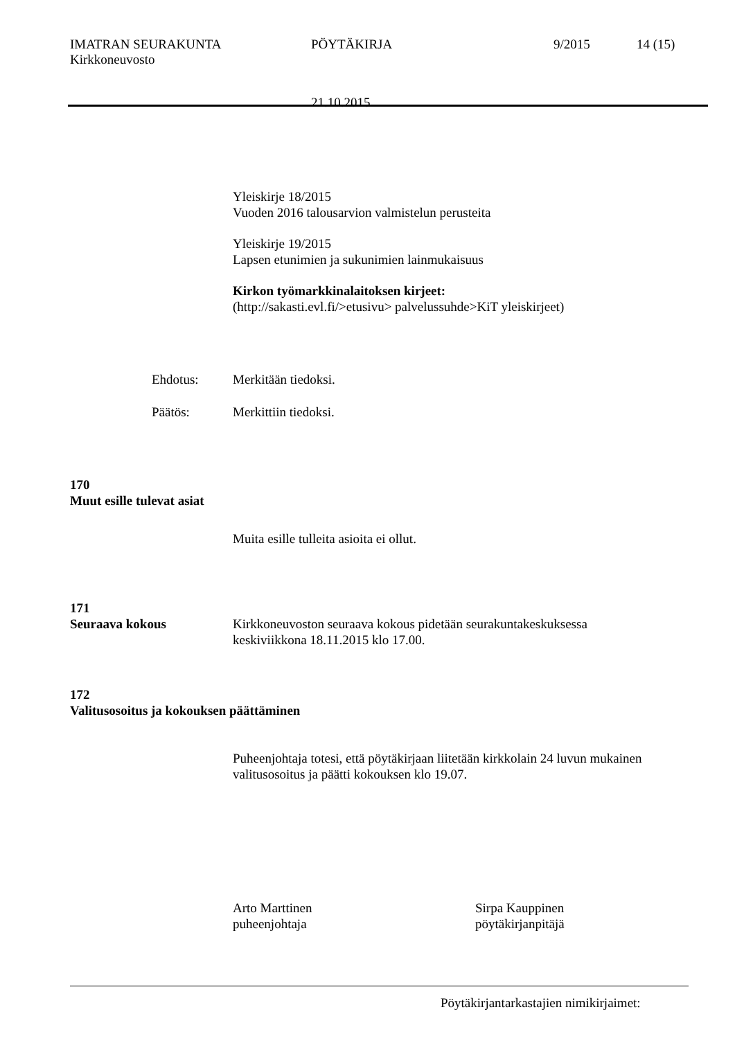IMATRAN SEURAKUNTA PÖYTÄKIRJA 9/2015 14 (15)
Kirkkoneuvosto
21.10.2015
Yleiskirje 18/2015
Vuoden 2016 talousarvion valmistelun perusteita
Yleiskirje 19/2015
Lapsen etunimien ja sukunimien lainmukaisuus
Kirkon työmarkkinalaitoksen kirjeet:
(http://sakasti.evl.fi/>etusivu> palvelussuhde>KiT yleiskirjeet)
Ehdotus: Merkitään tiedoksi.
Päätös: Merkittiin tiedoksi.
170
Muut esille tulevat asiat
Muita esille tulleita asioita ei ollut.
171
Seuraava kokous Kirkkoneuvoston seuraava kokous pidetään seurakuntakeskuksessa
keskiviikkona 18.11.2015 klo 17.00.
172
Valitusosoitus ja kokouksen päättäminen
Puheenjohtaja totesi, että pöytäkirjaan liitetään kirkkolain 24 luvun mukainen
valitusosoitus ja päätti kokouksen klo 19.07.
Arto Marttinen
puheenjohtaja
Sirpa Kauppinen
pöytäkirjanpitäjä
Pöytäkirjantarkastajien nimikirjaimet: